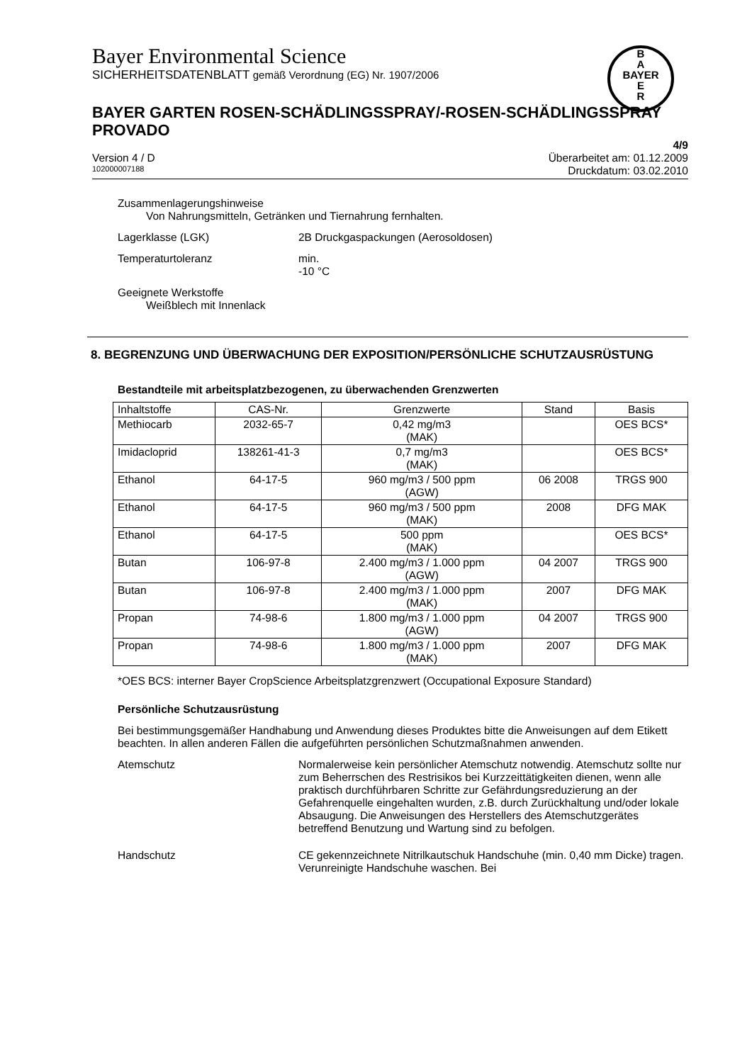Bayer Environmental Science
SICHERHEITSDATENBLATT gemäß Verordnung (EG) Nr. 1907/2006
B
A
BAYER
E
R
BAYER GARTEN ROSEN-SCHÄDLINGSSPRAY/-ROSEN-SCHÄDLINGSSPRAY PROVADO
4/9
Version 4 / D Überarbeitet am: 01.12.2009
102000007188 Druckdatum: 03.02.2010
Zusammenlagerungshinweise
Von Nahrungsmitteln, Getränken und Tiernahrung fernhalten.
Lagerklasse (LGK) 2B Druckgaspackungen (Aerosoldosen)
Temperaturtoleranz min.
-10 °C
Geeignete Werkstoffe
Weißblech mit Innenlack
8. BEGRENZUNG UND ÜBERWACHUNG DER EXPOSITION/PERSÖNLICHE SCHUTZAUSRÜSTUNG
Bestandteile mit arbeitsplatzbezogenen, zu überwachenden Grenzwerten
| Inhaltstoffe | CAS-Nr. | Grenzwerte | Stand | Basis |
| --- | --- | --- | --- | --- |
| Methiocarb | 2032-65-7 | 0,42 mg/m3 (MAK) | | OES BCS* |
| Imidacloprid | 138261-41-3 | 0,7 mg/m3 (MAK) | | OES BCS* |
| Ethanol | 64-17-5 | 960 mg/m3 / 500 ppm (AGW) | 06 2008 | TRGS 900 |
| Ethanol | 64-17-5 | 960 mg/m3 / 500 ppm (MAK) | 2008 | DFG MAK |
| Ethanol | 64-17-5 | 500 ppm (MAK) | | OES BCS* |
| Butan | 106-97-8 | 2.400 mg/m3 / 1.000 ppm (AGW) | 04 2007 | TRGS 900 |
| Butan | 106-97-8 | 2.400 mg/m3 / 1.000 ppm (MAK) | 2007 | DFG MAK |
| Propan | 74-98-6 | 1.800 mg/m3 / 1.000 ppm (AGW) | 04 2007 | TRGS 900 |
| Propan | 74-98-6 | 1.800 mg/m3 / 1.000 ppm (MAK) | 2007 | DFG MAK |
*OES BCS: interner Bayer CropScience Arbeitsplatzgrenzwert (Occupational Exposure Standard)
Persönliche Schutzausrüstung
Bei bestimmungsgemäßer Handhabung und Anwendung dieses Produktes bitte die Anweisungen auf dem Etikett beachten. In allen anderen Fällen die aufgeführten persönlichen Schutzmaßnahmen anwenden.
Atemschutz Normalerweise kein persönlicher Atemschutz notwendig. Atemschutz sollte nur zum Beherrschen des Restrisikos bei Kurzzeittätigkeiten dienen, wenn alle praktisch durchführbaren Schritte zur Gefährdungsreduzierung an der Gefahrenquelle eingehalten wurden, z.B. durch Zurückhaltung und/oder lokale Absaugung. Die Anweisungen des Herstellers des Atemschutzgerätes betreffend Benutzung und Wartung sind zu befolgen.
Handschutz CE gekennzeichnete Nitrilkautschuk Handschuhe (min. 0,40 mm Dicke) tragen. Verunreinigte Handschuhe waschen. Bei